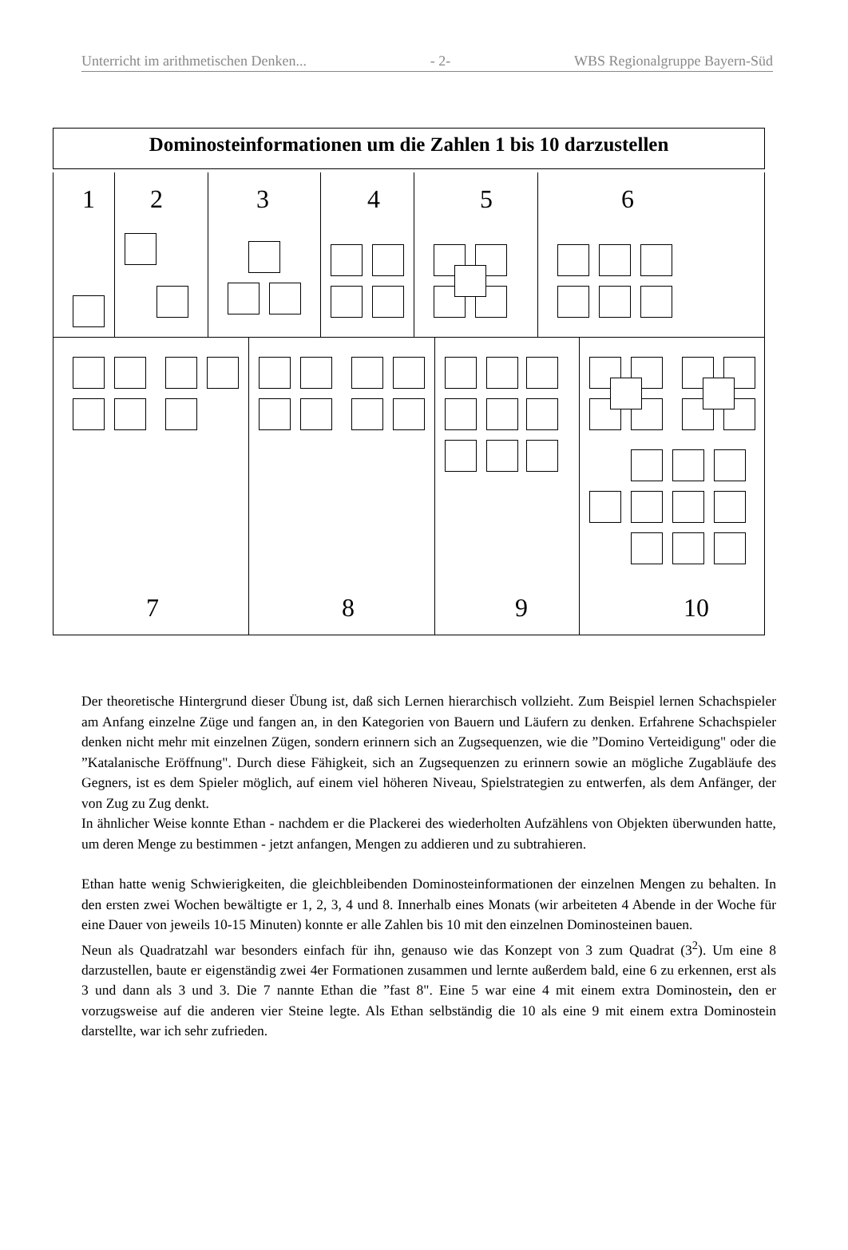Unterricht im arithmetischen Denken... - 2- WBS Regionalgruppe Bayern-Süd
Dominosteinformationen um die Zahlen 1 bis 10 darzustellen
1
2
3
4
5
6
7
8
9
10
Der theoretische Hintergrund dieser Übung ist, daß sich Lernen hierarchisch vollzieht. Zum Beispiel lernen Schachspieler am Anfang einzelne Züge und fangen an, in den Kategorien von Bauern und Läufern zu denken. Erfahrene Schachspieler denken nicht mehr mit einzelnen Zügen, sondern erinnern sich an Zugsequenzen, wie die ”Domino Verteidigung" oder die ”Katalanische Eröffnung". Durch diese Fähigkeit, sich an Zugsequenzen zu erinnern sowie an mögliche Zugabläufe des Gegners, ist es dem Spieler möglich, auf einem viel höheren Niveau, Spielstrategien zu entwerfen, als dem Anfänger, der von Zug zu Zug denkt.
In ähnlicher Weise konnte Ethan - nachdem er die Plackerei des wiederholten Aufzählens von Objekten überwunden hatte, um deren Menge zu bestimmen - jetzt anfangen, Mengen zu addieren und zu subtrahieren.
Ethan hatte wenig Schwierigkeiten, die gleichbleibenden Dominosteinformationen der einzelnen Mengen zu behalten. In den ersten zwei Wochen bewältigte er 1, 2, 3, 4 und 8. Innerhalb eines Monats (wir arbeiteten 4 Abende in der Woche für eine Dauer von jeweils 10-15 Minuten) konnte er alle Zahlen bis 10 mit den einzelnen Dominosteinen bauen.
Neun als Quadratzahl war besonders einfach für ihn, genauso wie das Konzept von 3 zum Quadrat (3<sup>2</sup>). Um eine 8 darzustellen, baute er eigenständig zwei 4er Formationen zusammen und lernte außerdem bald, eine 6 zu erkennen, erst als 3 und dann als 3 und 3. Die 7 nannte Ethan die ”fast 8". Eine 5 war eine 4 mit einem extra Dominostein, den er vorzugsweise auf die anderen vier Steine legte. Als Ethan selbständig die 10 als eine 9 mit einem extra Dominostein darstellte, war ich sehr zufrieden.